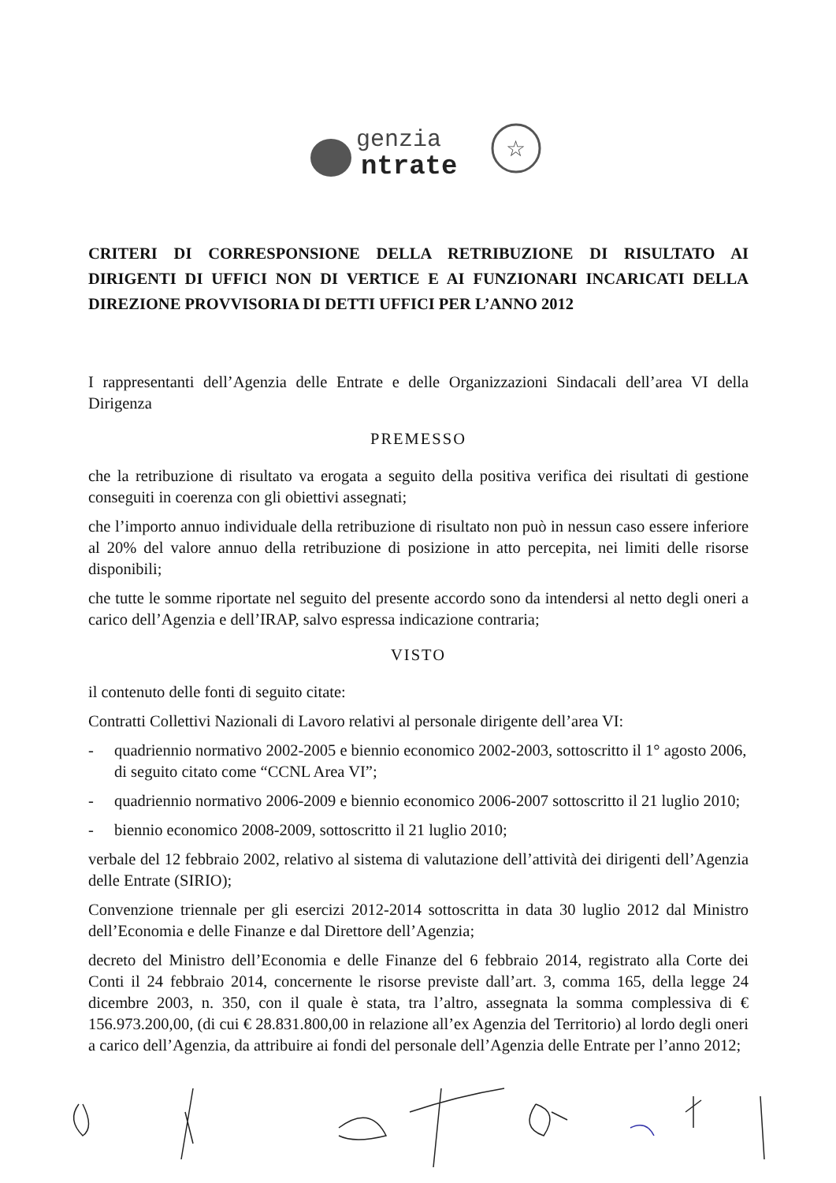genzia
ntrate
☆
CRITERI DI CORRESPONSIONE DELLA RETRIBUZIONE DI RISULTATO AI DIRIGENTI DI UFFICI NON DI VERTICE E AI FUNZIONARI INCARICATI DELLA DIREZIONE PROVVISORIA DI DETTI UFFICI PER L’ANNO 2012
I rappresentanti dell’Agenzia delle Entrate e delle Organizzazioni Sindacali dell’area VI della Dirigenza
PREMESSO
che la retribuzione di risultato va erogata a seguito della positiva verifica dei risultati di gestione conseguiti in coerenza con gli obiettivi assegnati;
che l’importo annuo individuale della retribuzione di risultato non può in nessun caso essere inferiore al 20% del valore annuo della retribuzione di posizione in atto percepita, nei limiti delle risorse disponibili;
che tutte le somme riportate nel seguito del presente accordo sono da intendersi al netto degli oneri a carico dell’Agenzia e dell’IRAP, salvo espressa indicazione contraria;
VISTO
il contenuto delle fonti di seguito citate:
Contratti Collettivi Nazionali di Lavoro relativi al personale dirigente dell’area VI:
- quadriennio normativo 2002-2005 e biennio economico 2002-2003, sottoscritto il 1° agosto 2006, di seguito citato come “CCNL Area VI”;
- quadriennio normativo 2006-2009 e biennio economico 2006-2007 sottoscritto il 21 luglio 2010;
- biennio economico 2008-2009, sottoscritto il 21 luglio 2010;
verbale del 12 febbraio 2002, relativo al sistema di valutazione dell’attività dei dirigenti dell’Agenzia delle Entrate (SIRIO);
Convenzione triennale per gli esercizi 2012-2014 sottoscritta in data 30 luglio 2012 dal Ministro dell’Economia e delle Finanze e dal Direttore dell’Agenzia;
decreto del Ministro dell’Economia e delle Finanze del 6 febbraio 2014, registrato alla Corte dei Conti il 24 febbraio 2014, concernente le risorse previste dall’art. 3, comma 165, della legge 24 dicembre 2003, n. 350, con il quale è stata, tra l’altro, assegnata la somma complessiva di € 156.973.200,00, (di cui € 28.831.800,00 in relazione all’ex Agenzia del Territorio) al lordo degli oneri a carico dell’Agenzia, da attribuire ai fondi del personale dell’Agenzia delle Entrate per l’anno 2012;